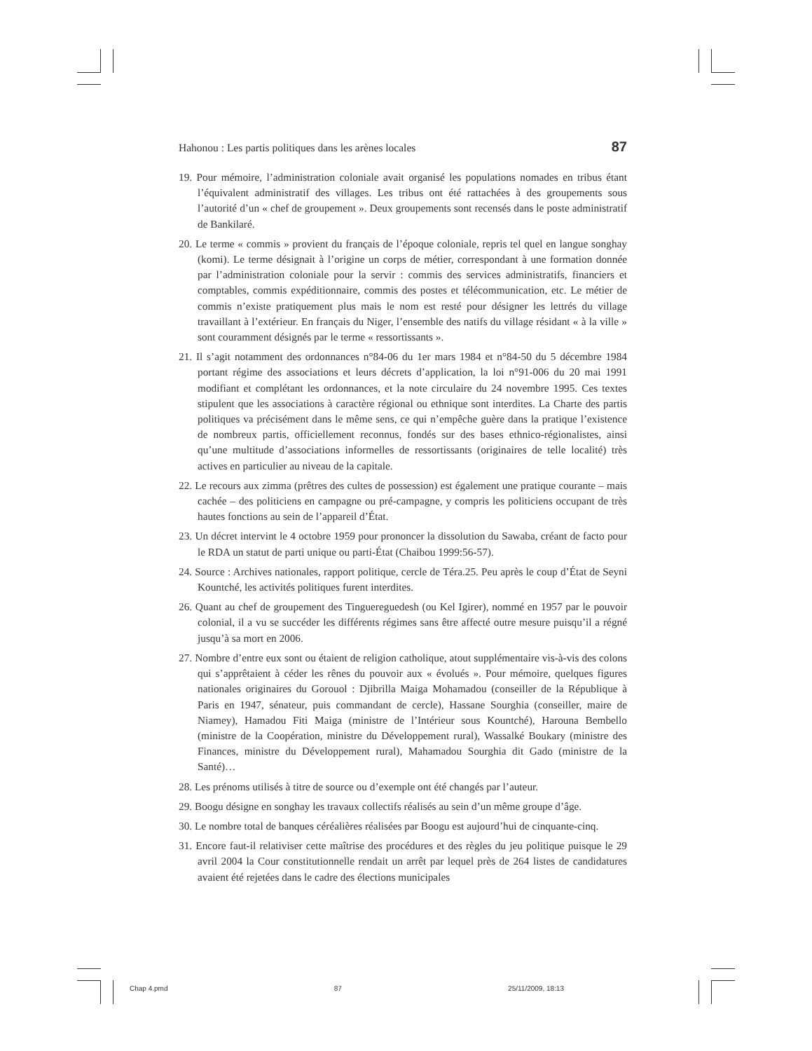Hahonou : Les partis politiques dans les arènes locales 87
19. Pour mémoire, l’administration coloniale avait organisé les populations nomades en tribus étant l’équivalent administratif des villages. Les tribus ont été rattachées à des groupements sous l’autorité d’un « chef de groupement ». Deux groupements sont recensés dans le poste administratif de Bankilaré.
20. Le terme « commis » provient du français de l’époque coloniale, repris tel quel en langue songhay (komi). Le terme désignait à l’origine un corps de métier, correspondant à une formation donnée par l’administration coloniale pour la servir : commis des services administratifs, financiers et comptables, commis expéditionnaire, commis des postes et télécommunication, etc. Le métier de commis n’existe pratiquement plus mais le nom est resté pour désigner les lettrés du village travaillant à l’extérieur. En français du Niger, l’ensemble des natifs du village résidant « à la ville » sont couramment désignés par le terme « ressortissants ».
21. Il s’agit notamment des ordonnances n°84-06 du 1er mars 1984 et n°84-50 du 5 décembre 1984 portant régime des associations et leurs décrets d’application, la loi n°91-006 du 20 mai 1991 modifiant et complétant les ordonnances, et la note circulaire du 24 novembre 1995. Ces textes stipulent que les associations à caractère régional ou ethnique sont interdites. La Charte des partis politiques va précisément dans le même sens, ce qui n’empêche guère dans la pratique l’existence de nombreux partis, officiellement reconnus, fondés sur des bases ethnico-régionalistes, ainsi qu’une multitude d’associations informelles de ressortissants (originaires de telle localité) très actives en particulier au niveau de la capitale.
22. Le recours aux zimma (prêtres des cultes de possession) est également une pratique courante – mais cachée – des politiciens en campagne ou pré-campagne, y compris les politiciens occupant de très hautes fonctions au sein de l’appareil d’État.
23. Un décret intervint le 4 octobre 1959 pour prononcer la dissolution du Sawaba, créant de facto pour le RDA un statut de parti unique ou parti-État (Chaibou 1999:56-57).
24. Source : Archives nationales, rapport politique, cercle de Téra.25. Peu après le coup d’État de Seyni Kountché, les activités politiques furent interdites.
26. Quant au chef de groupement des Tinguereguedesh (ou Kel Igirer), nommé en 1957 par le pouvoir colonial, il a vu se succéder les différents régimes sans être affecté outre mesure puisqu’il a régné jusqu’à sa mort en 2006.
27. Nombre d’entre eux sont ou étaient de religion catholique, atout supplémentaire vis-à-vis des colons qui s’apprêtaient à céder les rênes du pouvoir aux « évolués ». Pour mémoire, quelques figures nationales originaires du Gorouol : Djibrilla Maiga Mohamadou (conseiller de la République à Paris en 1947, sénateur, puis commandant de cercle), Hassane Sourghia (conseiller, maire de Niamey), Hamadou Fiti Maiga (ministre de l’Intérieur sous Kountché), Harouna Bembello (ministre de la Coopération, ministre du Développement rural), Wassalké Boukary (ministre des Finances, ministre du Développement rural), Mahamadou Sourghia dit Gado (ministre de la Santé)…
28. Les prénoms utilisés à titre de source ou d’exemple ont été changés par l’auteur.
29. Boogu désigne en songhay les travaux collectifs réalisés au sein d’un même groupe d’âge.
30. Le nombre total de banques céréalières réalisées par Boogu est aujourd’hui de cinquante-cinq.
31. Encore faut-il relativiser cette maîtrise des procédures et des règles du jeu politique puisque le 29 avril 2004 la Cour constitutionnelle rendait un arrêt par lequel près de 264 listes de candidatures avaient été rejetées dans le cadre des élections municipales
Chap 4.pmd 87 25/11/2009, 18:13